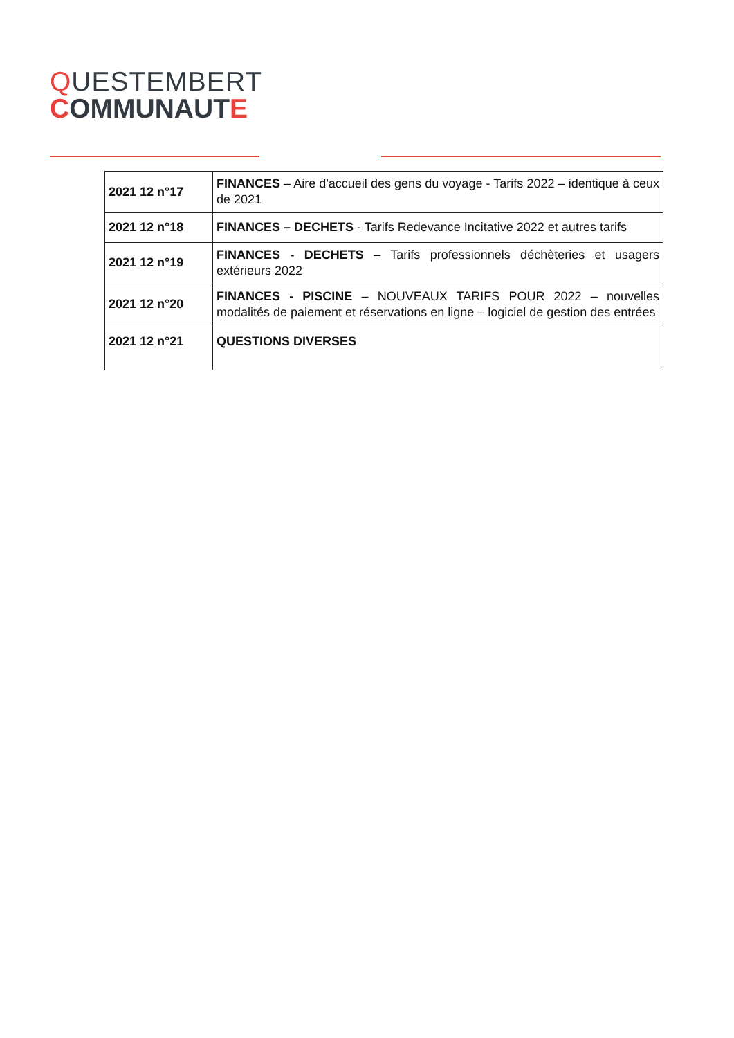QUESTEMBERT
COMMUNAUTE
| 2021 12 n°17 | FINANCES – Aire d'accueil des gens du voyage - Tarifs 2022 – identique à ceux de 2021 |
| 2021 12 n°18 | FINANCES – DECHETS - Tarifs Redevance Incitative 2022 et autres tarifs |
| 2021 12 n°19 | FINANCES - DECHETS – Tarifs professionnels déchèteries et usagers extérieurs 2022 |
| 2021 12 n°20 | FINANCES - PISCINE – NOUVEAUX TARIFS POUR 2022 – nouvelles modalités de paiement et réservations en ligne – logiciel de gestion des entrées |
| 2021 12 n°21 | QUESTIONS DIVERSES |